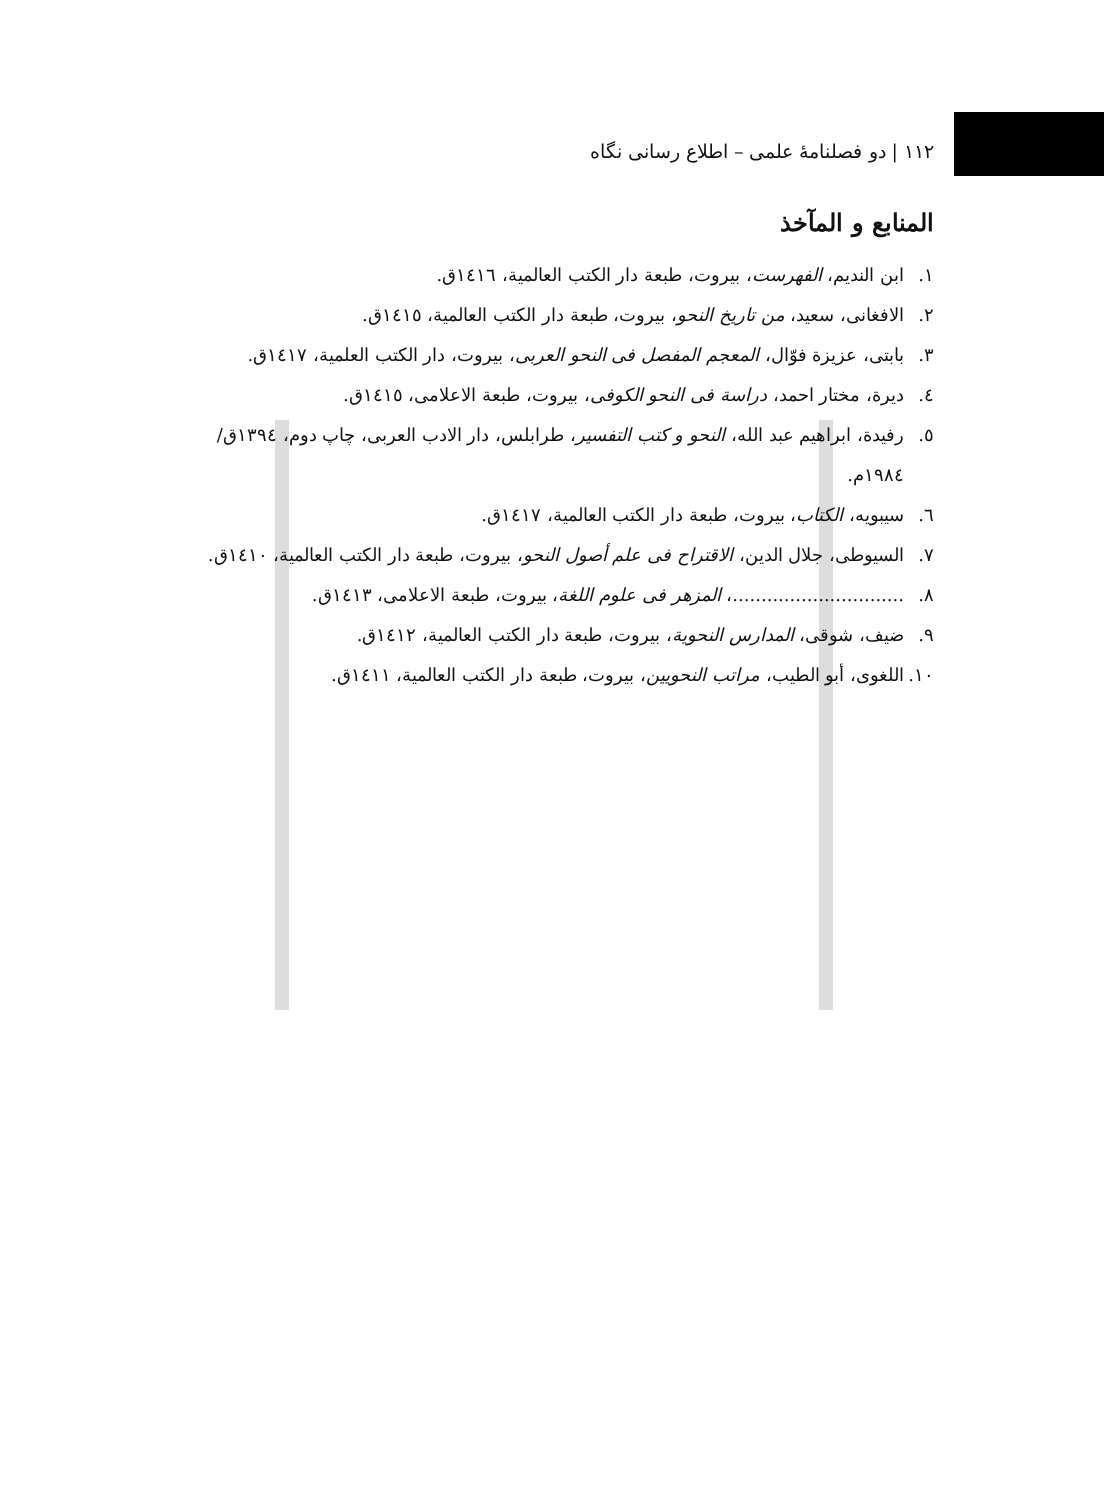۱۱۲ | دو فصلنامهٔ علمی – اطلاع رسانی نگاه
المنابع و المآخذ
۱. ابن الندیم، الفهرست، بیروت، طبعة دار الکتب العالمیة، ١٤١٦ق.
۲. الافغانی، سعید، من تاریخ النحو، بیروت، طبعة دار الکتب العالمیة، ١٤١٥ق.
۳. بابتی، عزیزة فوّال، المعجم المفصل فی النحو العربی، بیروت، دار الکتب العلمیة، ١٤١٧ق.
٤. دیرة، مختار احمد، دراسة فی النحو الکوفی، بیروت، طبعة الاعلامی، ١٤١٥ق.
٥. رفیدة، ابراهیم عبد الله، النحو و کتب التفسیر، طرابلس، دار الادب العربی، چاپ دوم، ١٣٩٤ق/ ١٩٨٤م.
٦. سیبویه، الکتاب، بیروت، طبعة دار الکتب العالمیة، ١٤١٧ق.
۷. السیوطی، جلال الدین، الاقتراح فی علم أصول النحو، بیروت، طبعة دار الکتب العالمیة، ١٤١٠ق.
۸...............................، المزهر فی علوم اللغة، بیروت، طبعة الاعلامی، ١٤١٣ق.
۹. ضیف، شوقی، المدارس النحویة، بیروت، طبعة دار الکتب العالمیة، ١٤١٢ق.
۱۰. اللغوی، أبو الطیب، مراتب النحویین، بیروت، طبعة دار الکتب العالمیة، ١٤١١ق.